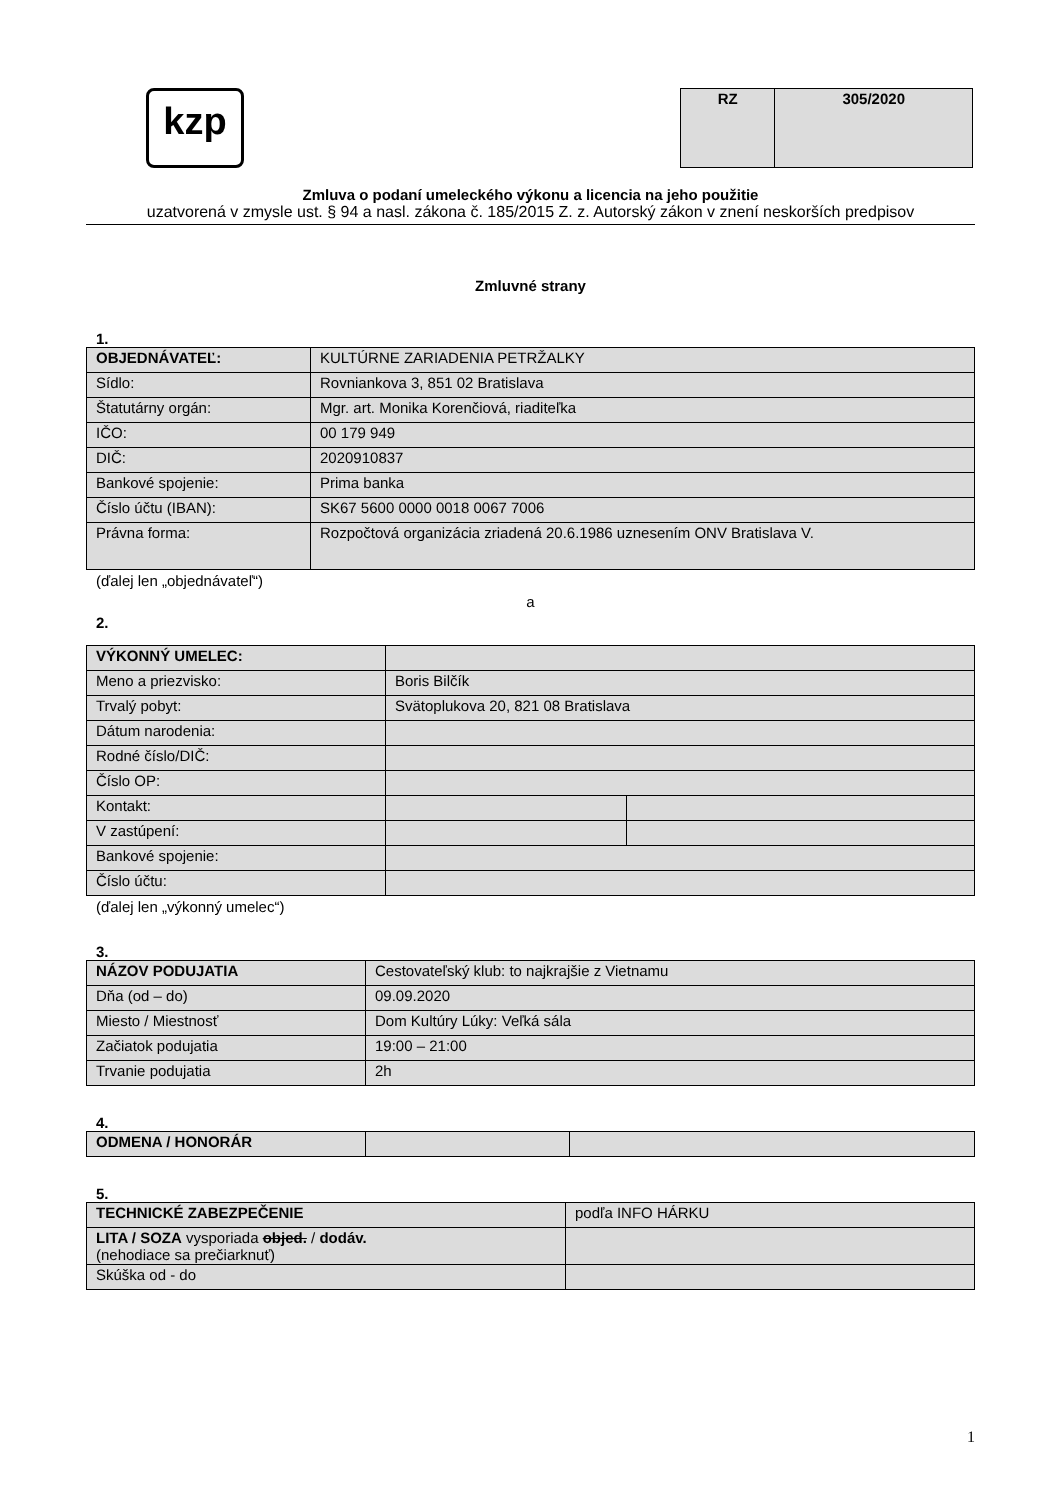kzp
| RZ | 305/2020 |
Zmluva o podaní umeleckého výkonu a licencia na jeho použitie
uzatvorená v zmysle ust. § 94 a nasl. zákona č. 185/2015 Z. z. Autorský zákon v znení neskorších predpisov
Zmluvné strany
1.
| OBJEDNÁVATEĽ: | KULTÚRNE ZARIADENIA PETRŽALKY |
| Sídlo: | Rovniankova 3, 851 02 Bratislava |
| Štatutárny orgán: | Mgr. art. Monika Korenčiová, riaditeľka |
| IČO: | 00 179 949 |
| DIČ: | 2020910837 |
| Bankové spojenie: | Prima banka |
| Číslo účtu (IBAN): | SK67 5600 0000 0018 0067 7006 |
| Právna forma: | Rozpočtová organizácia zriadená 20.6.1986 uznesením ONV Bratislava V. |
(ďalej len „objednávateľ“)
a
2.
| VÝKONNÝ UMELEC: | | |
| Meno a priezvisko: | Boris Bilčík | |
| Trvalý pobyt: | Svätoplukova 20, 821 08 Bratislava | |
| Dátum narodenia: | | |
| Rodné číslo/DIČ: | | |
| Číslo OP: | | |
| Kontakt: | | |
| V zastúpení: | | |
| Bankové spojenie: | | |
| Číslo účtu: | | |
(ďalej len „výkonný umelec“)
3.
| NÁZOV PODUJATIA | Cestovateľský klub: to najkrajšie z Vietnamu |
| Dňa (od – do) | 09.09.2020 |
| Miesto / Miestnosť | Dom Kultúry Lúky: Veľká sála |
| Začiatok podujatia | 19:00 – 21:00 |
| Trvanie podujatia | 2h |
4.
| ODMENA / HONORÁR | | |
5.
| TECHNICKÉ ZABEZPEČENIE | podľa INFO HÁRKU |
| LITA / SOZA vysporiada objed. / dodáv. (nehodiace sa prečiarknuť) | |
| Skúška od - do | |
1